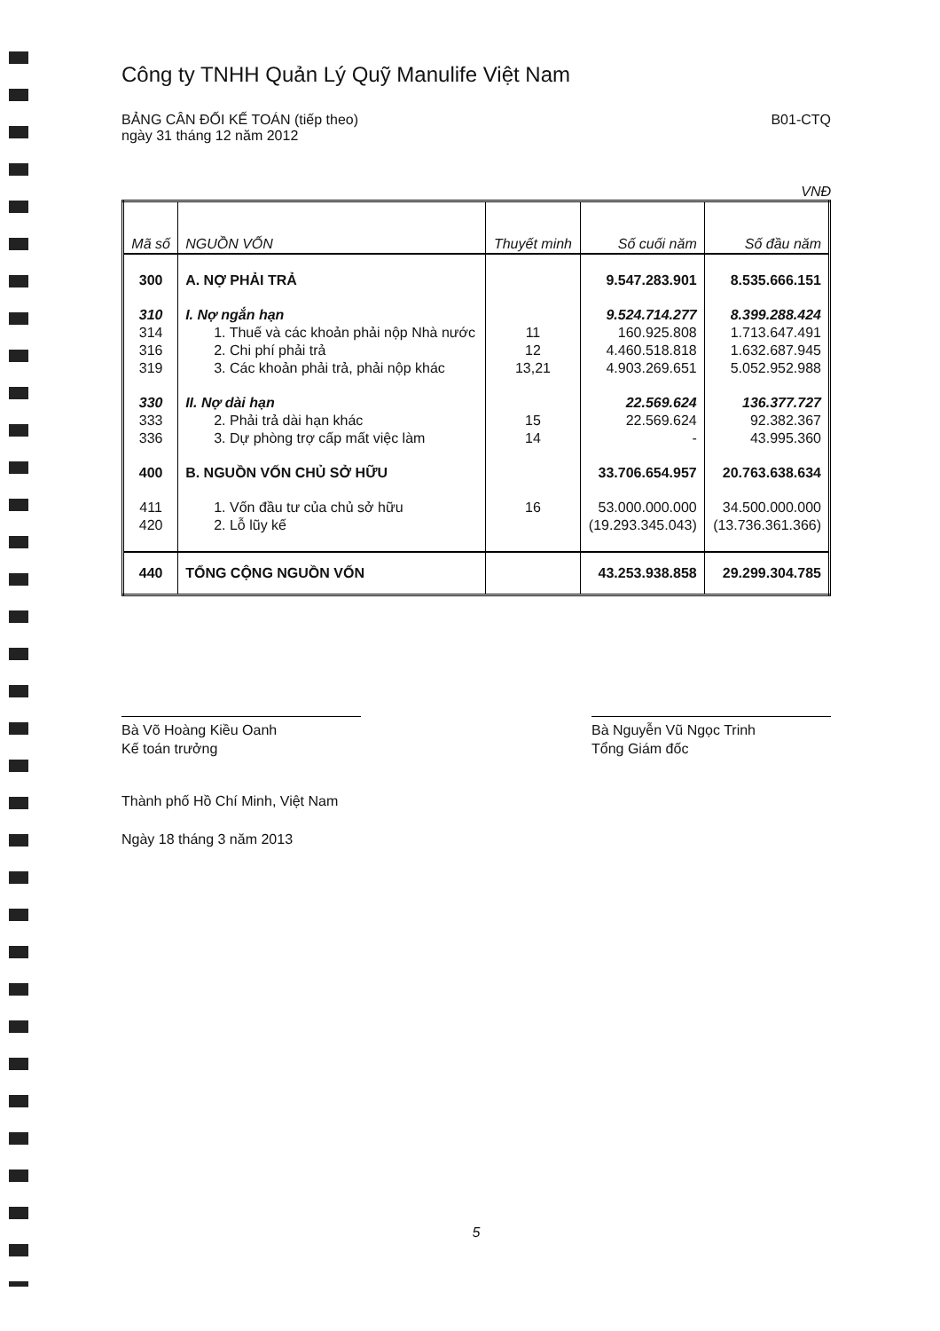Công ty TNHH Quản Lý Quỹ Manulife Việt Nam
BẢNG CÂN ĐỐI KẾ TOÁN (tiếp theo)
ngày 31 tháng 12 năm 2012
B01-CTQ
VNĐ
| Mã số | NGUỒN VỐN | Thuyết minh | Số cuối năm | Số đầu năm |
| --- | --- | --- | --- | --- |
| 300 | A. NỢ PHẢI TRẢ | | 9.547.283.901 | 8.535.666.151 |
| 310 | I. Nợ ngắn hạn | | 9.524.714.277 | 8.399.288.424 |
| 314 | 1. Thuế và các khoản phải nộp Nhà nước | 11 | 160.925.808 | 1.713.647.491 |
| 316 | 2. Chi phí phải trả | 12 | 4.460.518.818 | 1.632.687.945 |
| 319 | 3. Các khoản phải trả, phải nộp khác | 13,21 | 4.903.269.651 | 5.052.952.988 |
| 330 | II. Nợ dài hạn | | 22.569.624 | 136.377.727 |
| 333 | 2. Phải trả dài hạn khác | 15 | 22.569.624 | 92.382.367 |
| 336 | 3. Dự phòng trợ cấp mất việc làm | 14 | - | 43.995.360 |
| 400 | B. NGUỒN VỐN CHỦ SỞ HỮU | | 33.706.654.957 | 20.763.638.634 |
| 411 | 1. Vốn đầu tư của chủ sở hữu | 16 | 53.000.000.000 | 34.500.000.000 |
| 420 | 2. Lỗ lũy kế | | (19.293.345.043) | (13.736.361.366) |
| 440 | TỔNG CỘNG NGUỒN VỐN | | 43.253.938.858 | 29.299.304.785 |
Bà Võ Hoàng Kiều Oanh
Kế toán trưởng
Bà Nguyễn Vũ Ngọc Trinh
Tổng Giám đốc
Thành phố Hồ Chí Minh, Việt Nam
Ngày 18 tháng 3 năm 2013
5